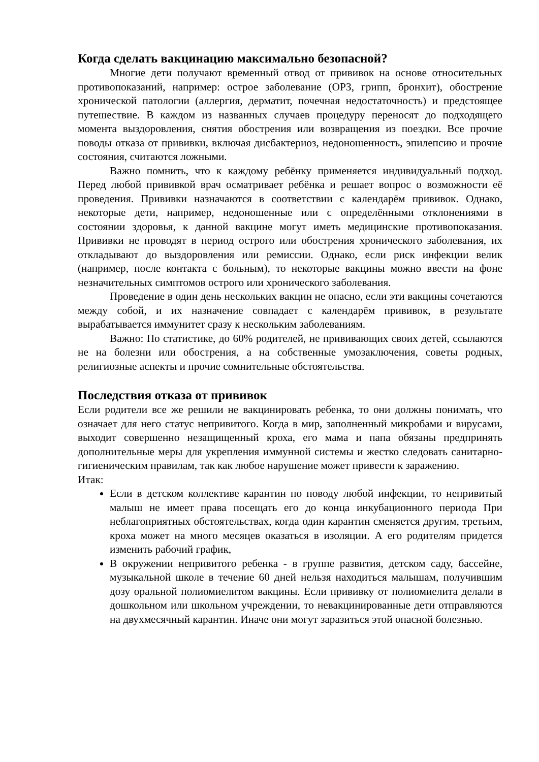Когда сделать вакцинацию максимально безопасной?
Многие дети получают временный отвод от прививок на основе относительных противопоказаний, например: острое заболевание (ОРЗ, грипп, бронхит), обострение хронической патологии (аллергия, дерматит, почечная недостаточность) и предстоящее путешествие. В каждом из названных случаев процедуру переносят до подходящего момента выздоровления, снятия обострения или возвращения из поездки. Все прочие поводы отказа от прививки, включая дисбактериоз, недоношенность, эпилепсию и прочие состояния, считаются ложными.
Важно помнить, что к каждому ребёнку применяется индивидуальный подход. Перед любой прививкой врач осматривает ребёнка и решает вопрос о возможности её проведения. Прививки назначаются в соответствии с календарём прививок. Однако, некоторые дети, например, недоношенные или с определёнными отклонениями в состоянии здоровья, к данной вакцине могут иметь медицинские противопоказания. Прививки не проводят в период острого или обострения хронического заболевания, их откладывают до выздоровления или ремиссии. Однако, если риск инфекции велик (например, после контакта с больным), то некоторые вакцины можно ввести на фоне незначительных симптомов острого или хронического заболевания.
Проведение в один день нескольких вакцин не опасно, если эти вакцины сочетаются между собой, и их назначение совпадает с календарём прививок, в результате вырабатывается иммунитет сразу к нескольким заболеваниям.
Важно: По статистике, до 60% родителей, не прививающих своих детей, ссылаются не на болезни или обострения, а на собственные умозаключения, советы родных, религиозные аспекты и прочие сомнительные обстоятельства.
Последствия отказа от прививок
Если родители все же решили не вакцинировать ребенка, то они должны понимать, что означает для него статус непривитого. Когда в мир, заполненный микробами и вирусами, выходит совершенно незащищенный кроха, его мама и папа обязаны предпринять дополнительные меры для укрепления иммунной системы и жестко следовать санитарно-гигиеническим правилам, так как любое нарушение может привести к заражению.
Итак:
Если в детском коллективе карантин по поводу любой инфекции, то непривитый малыш не имеет права посещать его до конца инкубационного периода При неблагоприятных обстоятельствах, когда один карантин сменяется другим, третьим, кроха может на много месяцев оказаться в изоляции. А его родителям придется изменить рабочий график,
В окружении непривитого ребенка - в группе развития, детском саду, бассейне, музыкальной школе в течение 60 дней нельзя находиться малышам, получившим дозу оральной полиомиелитом вакцины. Если прививку от полиомиелита делали в дошкольном или школьном учреждении, то невакцинированные дети отправляются на двухмесячный карантин. Иначе они могут заразиться этой опасной болезнью.